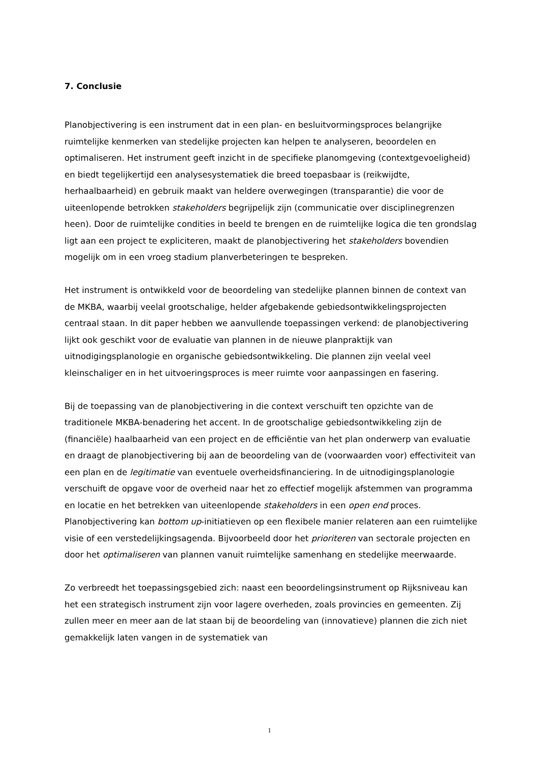7. Conclusie
Planobjectivering is een instrument dat in een plan- en besluitvormingsproces belangrijke ruimtelijke kenmerken van stedelijke projecten kan helpen te analyseren, beoordelen en optimaliseren. Het instrument geeft inzicht in de specifieke planomgeving (contextgevoeligheid) en biedt tegelijkertijd een analysesystematiek die breed toepasbaar is (reikwijdte, herhaalbaarheid) en gebruik maakt van heldere overwegingen (transparantie) die voor de uiteenlopende betrokken stakeholders begrijpelijk zijn (communicatie over disciplinegrenzen heen). Door de ruimtelijke condities in beeld te brengen en de ruimtelijke logica die ten grondslag ligt aan een project te expliciteren, maakt de planobjectivering het stakeholders bovendien mogelijk om in een vroeg stadium planverbeteringen te bespreken.
Het instrument is ontwikkeld voor de beoordeling van stedelijke plannen binnen de context van de MKBA, waarbij veelal grootschalige, helder afgebakende gebiedsontwikkelingsprojecten centraal staan. In dit paper hebben we aanvullende toepassingen verkend: de planobjectivering lijkt ook geschikt voor de evaluatie van plannen in de nieuwe planpraktijk van uitnodigingsplanologie en organische gebiedsontwikkeling. Die plannen zijn veelal veel kleinschaliger en in het uitvoeringsproces is meer ruimte voor aanpassingen en fasering.
Bij de toepassing van de planobjectivering in die context verschuift ten opzichte van de traditionele MKBA-benadering het accent. In de grootschalige gebiedsontwikkeling zijn de (financiële) haalbaarheid van een project en de efficiëntie van het plan onderwerp van evaluatie en draagt de planobjectivering bij aan de beoordeling van de (voorwaarden voor) effectiviteit van een plan en de legitimatie van eventuele overheidsfinanciering. In de uitnodigingsplanologie verschuift de opgave voor de overheid naar het zo effectief mogelijk afstemmen van programma en locatie en het betrekken van uiteenlopende stakeholders in een open end proces. Planobjectivering kan bottom up-initiatieven op een flexibele manier relateren aan een ruimtelijke visie of een verstedelijkingsagenda. Bijvoorbeeld door het prioriteren van sectorale projecten en door het optimaliseren van plannen vanuit ruimtelijke samenhang en stedelijke meerwaarde.
Zo verbreedt het toepassingsgebied zich: naast een beoordelingsinstrument op Rijksniveau kan het een strategisch instrument zijn voor lagere overheden, zoals provincies en gemeenten. Zij zullen meer en meer aan de lat staan bij de beoordeling van (innovatieve) plannen die zich niet gemakkelijk laten vangen in de systematiek van
1